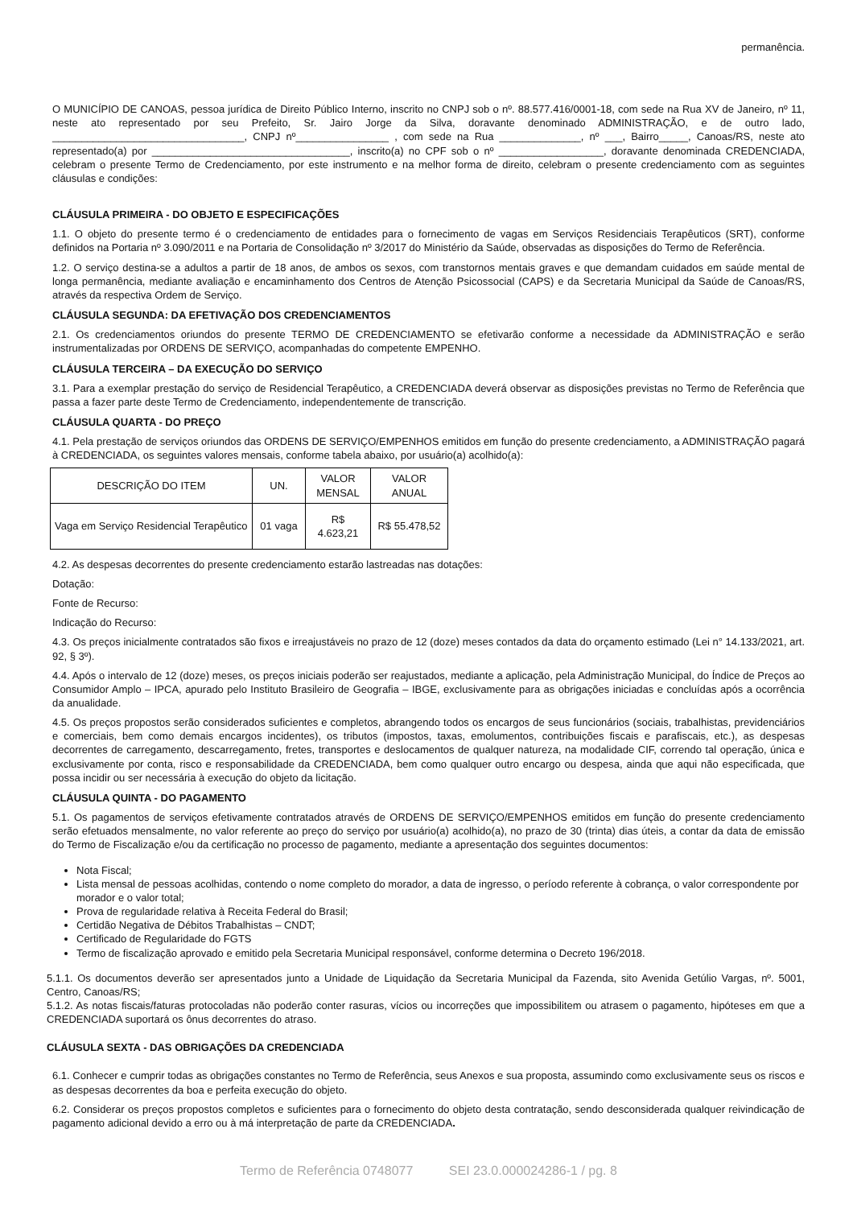permanência.
O MUNICÍPIO DE CANOAS, pessoa jurídica de Direito Público Interno, inscrito no CNPJ sob o nº. 88.577.416/0001-18, com sede na Rua XV de Janeiro, nº 11, neste ato representado por seu Prefeito, Sr. Jairo Jorge da Silva, doravante denominado ADMINISTRAÇÃO, e de outro lado, _________________________________, CNPJ nº________________ , com sede na Rua ______________, nº ___, Bairro_____, Canoas/RS, neste ato representado(a) por __________________________________, inscrito(a) no CPF sob o nº __________________, doravante denominada CREDENCIADA, celebram o presente Termo de Credenciamento, por este instrumento e na melhor forma de direito, celebram o presente credenciamento com as seguintes cláusulas e condições:
CLÁUSULA PRIMEIRA - DO OBJETO E ESPECIFICAÇÕES
1.1. O objeto do presente termo é o credenciamento de entidades para o fornecimento de vagas em Serviços Residenciais Terapêuticos (SRT), conforme definidos na Portaria nº 3.090/2011 e na Portaria de Consolidação nº 3/2017 do Ministério da Saúde, observadas as disposições do Termo de Referência.
1.2. O serviço destina-se a adultos a partir de 18 anos, de ambos os sexos, com transtornos mentais graves e que demandam cuidados em saúde mental de longa permanência, mediante avaliação e encaminhamento dos Centros de Atenção Psicossocial (CAPS) e da Secretaria Municipal da Saúde de Canoas/RS, através da respectiva Ordem de Serviço.
CLÁUSULA SEGUNDA: DA EFETIVAÇÃO DOS CREDENCIAMENTOS
2.1. Os credenciamentos oriundos do presente TERMO DE CREDENCIAMENTO se efetivarão conforme a necessidade da ADMINISTRAÇÃO e serão instrumentalizadas por ORDENS DE SERVIÇO, acompanhadas do competente EMPENHO.
CLÁUSULA TERCEIRA – DA EXECUÇÃO DO SERVIÇO
3.1. Para a exemplar prestação do serviço de Residencial Terapêutico, a CREDENCIADA deverá observar as disposições previstas no Termo de Referência que passa a fazer parte deste Termo de Credenciamento, independentemente de transcrição.
CLÁUSULA QUARTA - DO PREÇO
4.1. Pela prestação de serviços oriundos das ORDENS DE SERVIÇO/EMPENHOS emitidos em função do presente credenciamento, a ADMINISTRAÇÃO pagará à CREDENCIADA, os seguintes valores mensais, conforme tabela abaixo, por usuário(a) acolhido(a):
| DESCRIÇÃO DO ITEM | UN. | VALOR MENSAL | VALOR ANUAL |
| --- | --- | --- | --- |
| Vaga em Serviço Residencial Terapêutico | 01 vaga | R$ 4.623,21 | R$ 55.478,52 |
4.2. As despesas decorrentes do presente credenciamento estarão lastreadas nas dotações:
Dotação:
Fonte de Recurso:
Indicação do Recurso:
4.3. Os preços inicialmente contratados são fixos e irreajustáveis no prazo de 12 (doze) meses contados da data do orçamento estimado (Lei n° 14.133/2021, art. 92, § 3º).
4.4. Após o intervalo de 12 (doze) meses, os preços iniciais poderão ser reajustados, mediante a aplicação, pela Administração Municipal, do Índice de Preços ao Consumidor Amplo – IPCA, apurado pelo Instituto Brasileiro de Geografia – IBGE, exclusivamente para as obrigações iniciadas e concluídas após a ocorrência da anualidade.
4.5. Os preços propostos serão considerados suficientes e completos, abrangendo todos os encargos de seus funcionários (sociais, trabalhistas, previdenciários e comerciais, bem como demais encargos incidentes), os tributos (impostos, taxas, emolumentos, contribuições fiscais e parafiscais, etc.), as despesas decorrentes de carregamento, descarregamento, fretes, transportes e deslocamentos de qualquer natureza, na modalidade CIF, correndo tal operação, única e exclusivamente por conta, risco e responsabilidade da CREDENCIADA, bem como qualquer outro encargo ou despesa, ainda que aqui não especificada, que possa incidir ou ser necessária à execução do objeto da licitação.
CLÁUSULA QUINTA - DO PAGAMENTO
5.1. Os pagamentos de serviços efetivamente contratados através de ORDENS DE SERVIÇO/EMPENHOS emitidos em função do presente credenciamento serão efetuados mensalmente, no valor referente ao preço do serviço por usuário(a) acolhido(a), no prazo de 30 (trinta) dias úteis, a contar da data de emissão do Termo de Fiscalização e/ou da certificação no processo de pagamento, mediante a apresentação dos seguintes documentos:
Nota Fiscal;
Lista mensal de pessoas acolhidas, contendo o nome completo do morador, a data de ingresso, o período referente à cobrança, o valor correspondente por morador e o valor total;
Prova de regularidade relativa à Receita Federal do Brasil;
Certidão Negativa de Débitos Trabalhistas – CNDT;
Certificado de Regularidade do FGTS
Termo de fiscalização aprovado e emitido pela Secretaria Municipal responsável, conforme determina o Decreto 196/2018.
5.1.1. Os documentos deverão ser apresentados junto a Unidade de Liquidação da Secretaria Municipal da Fazenda, sito Avenida Getúlio Vargas, nº. 5001, Centro, Canoas/RS;
5.1.2. As notas fiscais/faturas protocoladas não poderão conter rasuras, vícios ou incorreções que impossibilitem ou atrasem o pagamento, hipóteses em que a CREDENCIADA suportará os ônus decorrentes do atraso.
CLÁUSULA SEXTA - DAS OBRIGAÇÕES DA CREDENCIADA
6.1. Conhecer e cumprir todas as obrigações constantes no Termo de Referência, seus Anexos e sua proposta, assumindo como exclusivamente seus os riscos e as despesas decorrentes da boa e perfeita execução do objeto.
6.2. Considerar os preços propostos completos e suficientes para o fornecimento do objeto desta contratação, sendo desconsiderada qualquer reivindicação de pagamento adicional devido a erro ou à má interpretação de parte da CREDENCIADA.
Termo de Referência 0748077 SEI 23.0.000024286-1 / pg. 8